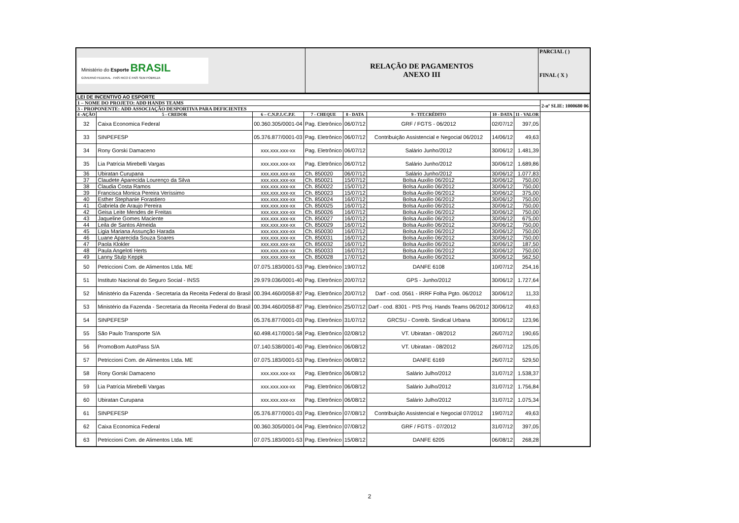| Ministério do Esporte BRASIL GOVERNO FEDERAL · PAÍS RICO É PAÍS SEM POBREZA | RELAÇÃO DE PAGAMENTOS ANEXO III | PARCIAL ( ) FINAL ( X ) |
| LEI DE INCENTIVO AO ESPORTE | | | | | | | | |
| 1 – NOME DO PROJETO: ADD HANDS TEAMS | | | | | | | | 2-nº SLIE: 1000680 06 |
| 3 - PROPONENTE: ADD ASSOCIAÇÃO DESPORTIVA PARA DEFICIENTES | | | | | | | | |
| 4 -AÇÃO | 5 - CREDOR | 6 – C.N.P.J./C.P.F. | 7 - CHEQUE | 8 - DATA | 9 - TIT.CRÉDITO | 10 - DATA | 11 - VALOR | |
| 32 | Caixa Economica Federal | 00.360.305/0001-04 | Pag. Eletrônico | 06/07/12 | GRF / FGTS - 06/2012 | 02/07/12 | 397,05 | |
| 33 | SINPEFESP | 05.376.877/0001-03 | Pag. Eletrônico | 06/07/12 | Contribuição Assistencial e Negocial 06/2012 | 14/06/12 | 49,63 | |
| 34 | Rony Gorski Damaceno | xxx.xxx.xxx-xx | Pag. Eletrônico | 06/07/12 | Salário Junho/2012 | 30/06/12 | 1.481,39 | |
| 35 | Lia Patrícia Mirebelli Vargas | xxx.xxx.xxx-xx | Pag. Eletrônico | 06/07/12 | Salário Junho/2012 | 30/06/12 | 1.689,86 | |
| 36 | Ubiratan Curupana | xxx.xxx.xxx-xx | Ch. 850020 | 06/07/12 | Salário Junho/2012 | 30/06/12 | 1.077,83 | |
| 37 | Claudete Aparecida Lourenço da Silva | xxx.xxx.xxx-xx | Ch. 850021 | 15/07/12 | Bolsa Auxilio 06/2012 | 30/06/12 | 750,00 | |
| 38 | Claudia Costa Ramos | xxx.xxx.xxx-xx | Ch. 850022 | 15/07/12 | Bolsa Auxilio 06/2012 | 30/06/12 | 750,00 | |
| 39 | Francisca Monica Pereira Veríssimo | xxx.xxx.xxx-xx | Ch. 850023 | 15/07/12 | Bolsa Auxilio 06/2012 | 30/06/12 | 375,00 | |
| 40 | Esther Stephanie Forastiero | xxx.xxx.xxx-xx | Ch. 850024 | 16/07/12 | Bolsa Auxilio 06/2012 | 30/06/12 | 750,00 | |
| 41 | Gabriela de Araujo Pereira | xxx.xxx.xxx-xx | Ch. 850025 | 16/07/12 | Bolsa Auxilio 06/2012 | 30/06/12 | 750,00 | |
| 42 | Geisa Leite Mendes de Freitas | xxx.xxx.xxx-xx | Ch. 850026 | 16/07/12 | Bolsa Auxilio 06/2012 | 30/06/12 | 750,00 | |
| 43 | Jaqueline Gomes Maciente | xxx.xxx.xxx-xx | Ch. 850027 | 16/07/12 | Bolsa Auxilio 06/2012 | 30/06/12 | 675,00 | |
| 44 | Leila de Santos Almeida | xxx.xxx.xxx-xx | Ch. 850029 | 16/07/12 | Bolsa Auxilio 06/2012 | 30/06/12 | 750,00 | |
| 45 | Ligia Mariana Assunção Harada | xxx.xxx.xxx-xx | Ch. 850030 | 16/07/12 | Bolsa Auxilio 06/2012 | 30/06/12 | 750,00 | |
| 46 | Luane Aparecida Souza Soares | xxx.xxx.xxx-xx | Ch. 850031 | 16/07/12 | Bolsa Auxilio 06/2012 | 30/06/12 | 750,00 | |
| 47 | Paola Klokler | xxx.xxx.xxx-xx | Ch. 850032 | 16/07/12 | Bolsa Auxilio 06/2012 | 30/06/12 | 187,50 | |
| 48 | Paula Angeloti Herts | xxx.xxx.xxx-xx | Ch. 850033 | 16/07/12 | Bolsa Auxilio 06/2012 | 30/06/12 | 750,00 | |
| 49 | Lanny Stulp Keppk | xxx.xxx.xxx-xx | Ch. 850028 | 17/07/12 | Bolsa Auxilio 06/2012 | 30/06/12 | 562,50 | |
| 50 | Petriccioni Com. de Alimentos Ltda. ME | 07.075.183/0001-53 | Pag. Eletrônico | 19/07/12 | DANFE 6108 | 10/07/12 | 254,16 | |
| 51 | Instituto Nacional do Seguro Social - INSS | 29.979.036/0001-40 | Pag. Eletrônico | 20/07/12 | GPS - Junho/2012 | 30/06/12 | 1.727,64 | |
| 52 | Ministério da Fazenda - Secretaria da Receita Federal do Brasil | 00.394.460/0058-87 | Pag. Eletrônico | 20/07/12 | Darf - cod. 0561 - IRRF Folha Pgto. 06/2012 | 30/06/12 | 11,33 | |
| 53 | Ministério da Fazenda - Secretaria da Receita Federal do Brasil | 00.394.460/0058-87 | Pag. Eletrônico | 25/07/12 | Darf - cod. 8301 - PIS Proj. Hands Teams 06/2012 | 30/06/12 | 49,63 | |
| 54 | SINPEFESP | 05.376.877/0001-03 | Pag. Eletrônico | 31/07/12 | GRCSU - Contrib. Sindical Urbana | 30/06/12 | 123,96 | |
| 55 | São Paulo Transporte S/A | 60.498.417/0001-58 | Pag. Eletrônico | 02/08/12 | VT. Ubiratan - 08/2012 | 26/07/12 | 190,65 | |
| 56 | PromoBom AutoPass S/A | 07.140.538/0001-40 | Pag. Eletrônico | 06/08/12 | VT. Ubiratan - 08/2012 | 26/07/12 | 125,05 | |
| 57 | Petriccioni Com. de Alimentos Ltda. ME | 07.075.183/0001-53 | Pag. Eletrônico | 06/08/12 | DANFE 6169 | 26/07/12 | 529,50 | |
| 58 | Rony Gorski Damaceno | xxx.xxx.xxx-xx | Pag. Eletrônico | 06/08/12 | Salário Julho/2012 | 31/07/12 | 1.538,37 | |
| 59 | Lia Patrícia Mirebelli Vargas | xxx.xxx.xxx-xx | Pag. Eletrônico | 06/08/12 | Salário Julho/2012 | 31/07/12 | 1.756,84 | |
| 60 | Ubiratan Curupana | xxx.xxx.xxx-xx | Pag. Eletrônico | 06/08/12 | Salário Julho/2012 | 31/07/12 | 1.075,34 | |
| 61 | SINPEFESP | 05.376.877/0001-03 | Pag. Eletrônico | 07/08/12 | Contribuição Assistencial e Negocial 07/2012 | 19/07/12 | 49,63 | |
| 62 | Caixa Economica Federal | 00.360.305/0001-04 | Pag. Eletrônico | 07/08/12 | GRF / FGTS - 07/2012 | 31/07/12 | 397,05 | |
| 63 | Petriccioni Com. de Alimentos Ltda. ME | 07.075.183/0001-53 | Pag. Eletrônico | 15/08/12 | DANFE 6205 | 06/08/12 | 268,28 | |
2